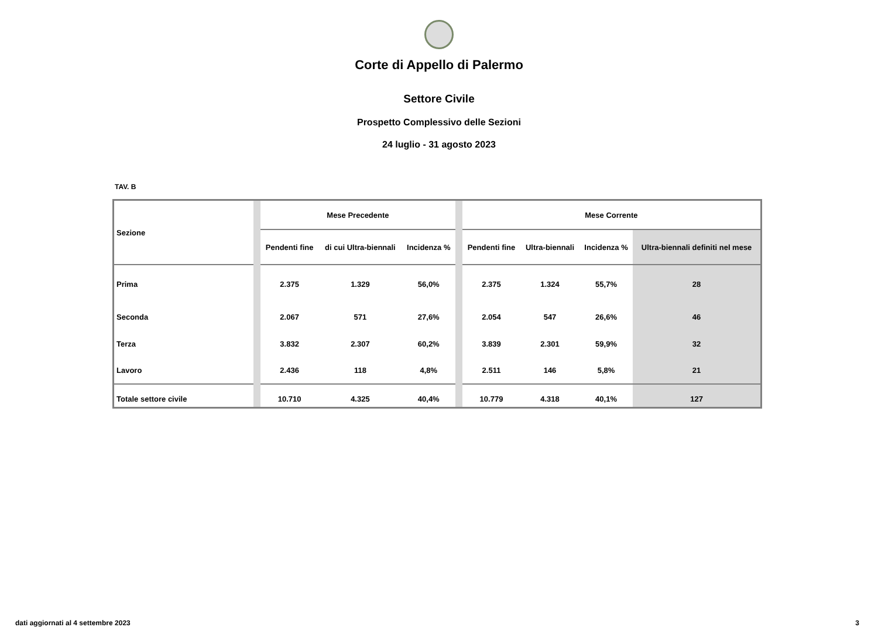Corte di Appello di Palermo
Settore Civile
Prospetto Complessivo delle Sezioni
24 luglio - 31 agosto 2023
TAV. B
| Sezione | | Mese Precedente | | | | Mese Corrente | | | |
| | | Pendenti fine | di cui Ultra-biennali | Incidenza % | | Pendenti fine | Ultra-biennali | Incidenza % | Ultra-biennali definiti nel mese |
| Prima | | 2.375 | 1.329 | 56,0% | | 2.375 | 1.324 | 55,7% | 28 |
| Seconda | | 2.067 | 571 | 27,6% | | 2.054 | 547 | 26,6% | 46 |
| Terza | | 3.832 | 2.307 | 60,2% | | 3.839 | 2.301 | 59,9% | 32 |
| Lavoro | | 2.436 | 118 | 4,8% | | 2.511 | 146 | 5,8% | 21 |
| Totale settore civile | | 10.710 | 4.325 | 40,4% | | 10.779 | 4.318 | 40,1% | 127 |
dati aggiornati al 4 settembre 2023
3